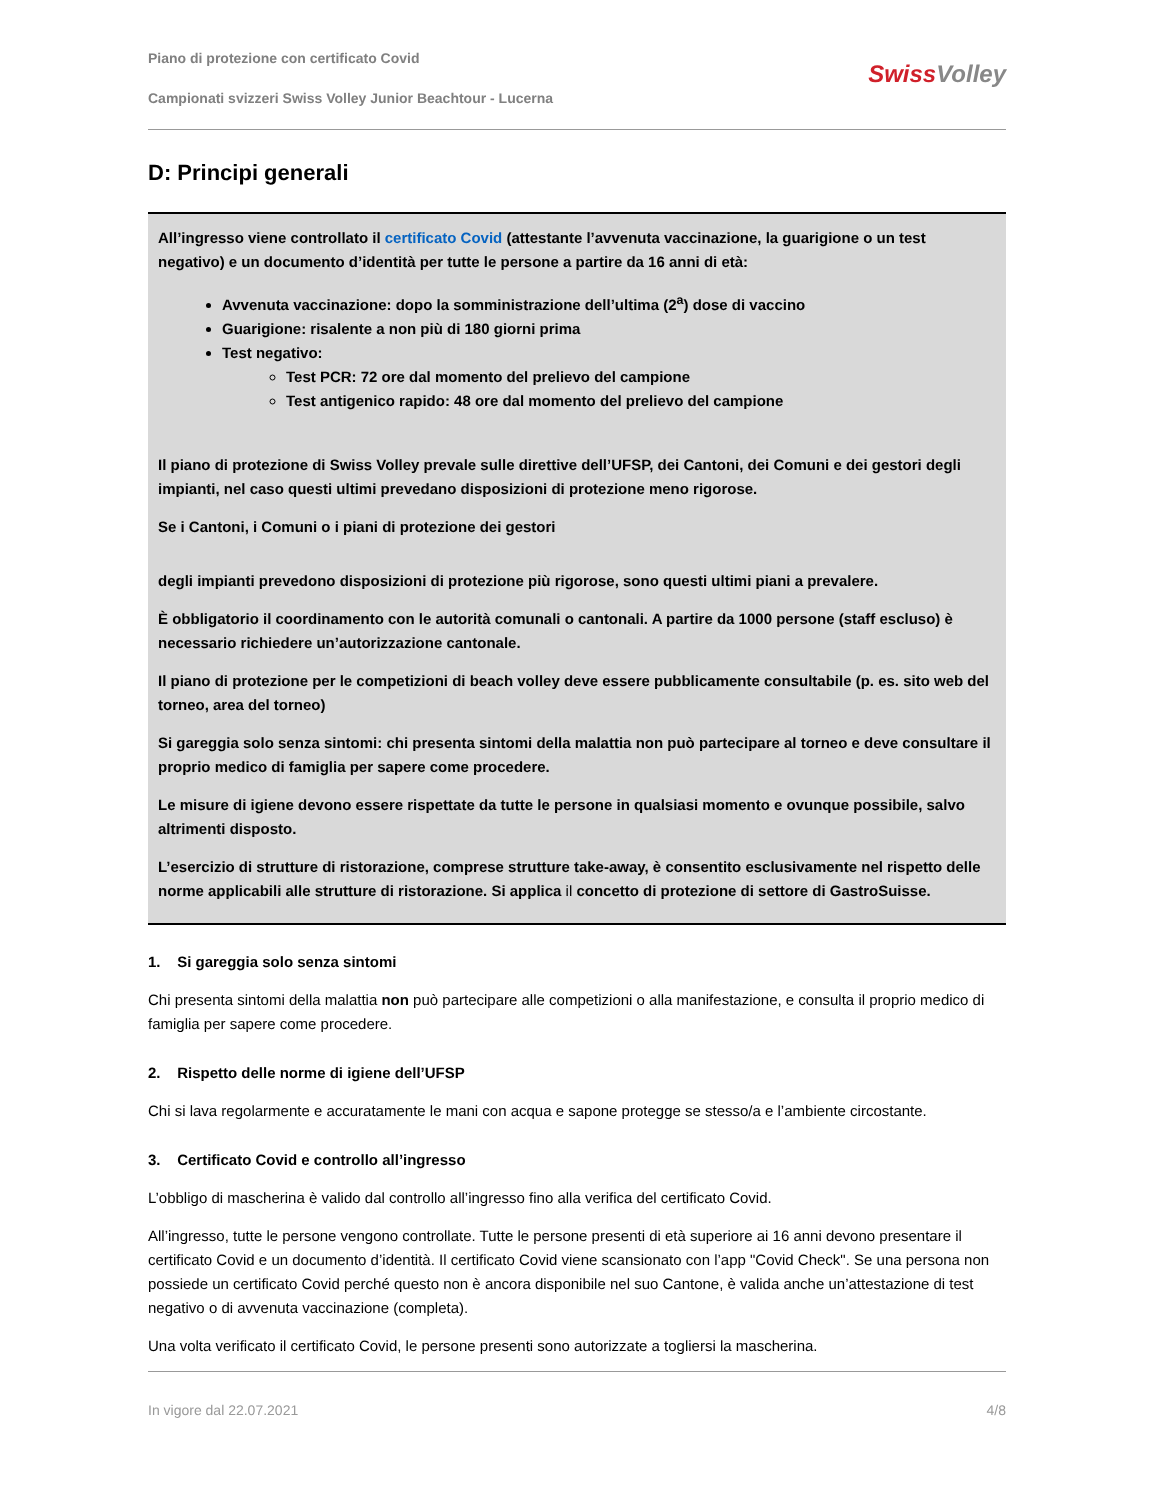Piano di protezione con certificato Covid
Campionati svizzeri Swiss Volley Junior Beachtour - Lucerna
Swiss Volley
D: Principi generali
All’ingresso viene controllato il certificato Covid (attestante l’avvenuta vaccinazione, la guarigione o un test negativo) e un documento d’identità per tutte le persone a partire da 16 anni di età:
Avvenuta vaccinazione: dopo la somministrazione dell’ultima (2<sup>a</sup>) dose di vaccino
Guarigione: risalente a non più di 180 giorni prima
Test negativo:
Test PCR: 72 ore dal momento del prelievo del campione
Test antigenico rapido: 48 ore dal momento del prelievo del campione
Il piano di protezione di Swiss Volley prevale sulle direttive dell’UFSP, dei Cantoni, dei Comuni e dei gestori degli impianti, nel caso questi ultimi prevedano disposizioni di protezione meno rigorose.
Se i Cantoni, i Comuni o i piani di protezione dei gestori
degli impianti prevedono disposizioni di protezione più rigorose, sono questi ultimi piani a prevalere.
È obbligatorio il coordinamento con le autorità comunali o cantonali. A partire da 1000 persone (staff escluso) è necessario richiedere un’autorizzazione cantonale.
Il piano di protezione per le competizioni di beach volley deve essere pubblicamente consultabile (p. es. sito web del torneo, area del torneo)
Si gareggia solo senza sintomi: chi presenta sintomi della malattia non può partecipare al torneo e deve consultare il proprio medico di famiglia per sapere come procedere.
Le misure di igiene devono essere rispettate da tutte le persone in qualsiasi momento e ovunque possibile, salvo altrimenti disposto.
L’esercizio di strutture di ristorazione, comprese strutture take-away, è consentito esclusivamente nel rispetto delle norme applicabili alle strutture di ristorazione. Si applica il concetto di protezione di settore di GastroSuisse.
1. Si gareggia solo senza sintomi
Chi presenta sintomi della malattia non può partecipare alle competizioni o alla manifestazione, e consulta il proprio medico di famiglia per sapere come procedere.
2. Rispetto delle norme di igiene dell’UFSP
Chi si lava regolarmente e accuratamente le mani con acqua e sapone protegge se stesso/a e l’ambiente circostante.
3. Certificato Covid e controllo all’ingresso
L’obbligo di mascherina è valido dal controllo all’ingresso fino alla verifica del certificato Covid.
All’ingresso, tutte le persone vengono controllate. Tutte le persone presenti di età superiore ai 16 anni devono presentare il certificato Covid e un documento d’identità. Il certificato Covid viene scansionato con l’app "Covid Check". Se una persona non possiede un certificato Covid perché questo non è ancora disponibile nel suo Cantone, è valida anche un’attestazione di test negativo o di avvenuta vaccinazione (completa).
Una volta verificato il certificato Covid, le persone presenti sono autorizzate a togliersi la mascherina.
In vigore dal 22.07.2021 4/8